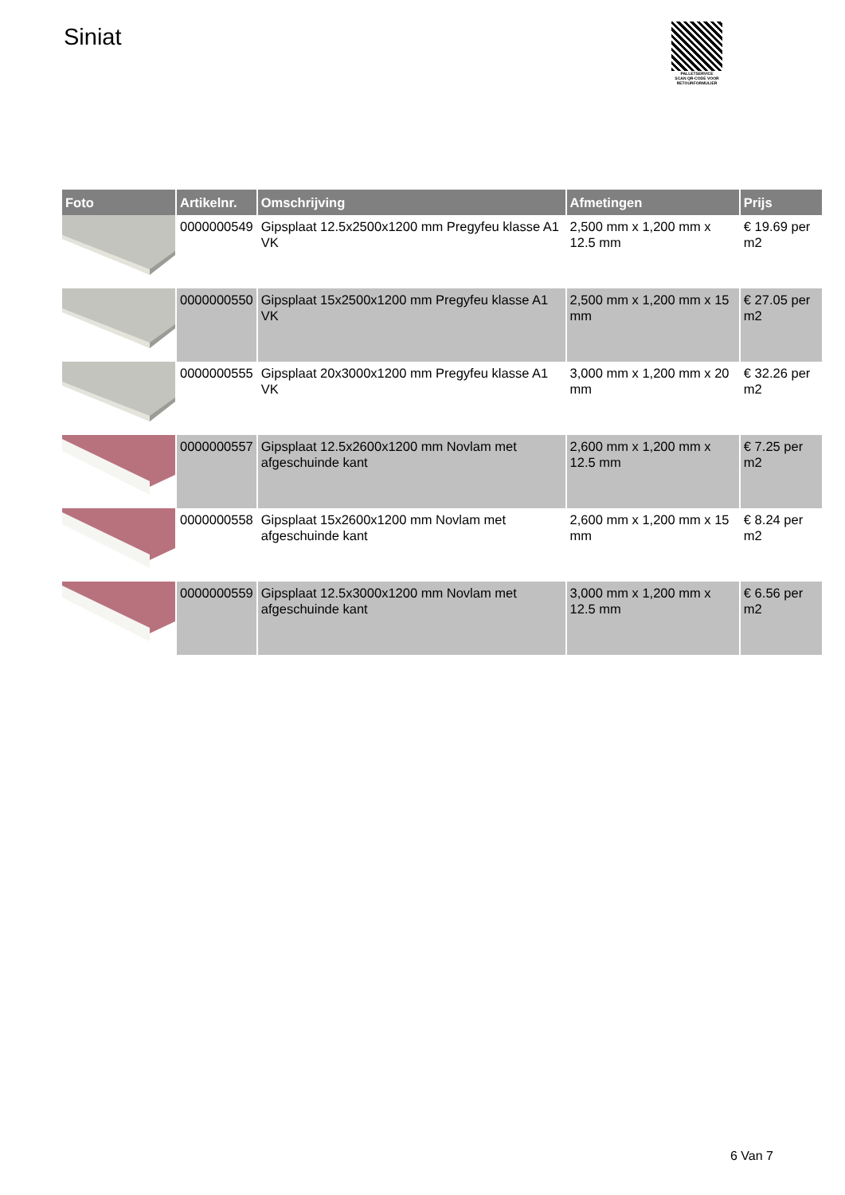Siniat
PALLETSERVICE
SCAN QR-CODE VOOR RETOURFORMULIER
| Foto | Artikelnr. | Omschrijving | Afmetingen | Prijs |
| --- | --- | --- | --- | --- |
| | 0000000549 | Gipsplaat 12.5x2500x1200 mm Pregyfeu klasse A1 VK | 2,500 mm x 1,200 mm x 12.5 mm | € 19.69 per m2 |
| | 0000000550 | Gipsplaat 15x2500x1200 mm Pregyfeu klasse A1 VK | 2,500 mm x 1,200 mm x 15 mm | € 27.05 per m2 |
| | 0000000555 | Gipsplaat 20x3000x1200 mm Pregyfeu klasse A1 VK | 3,000 mm x 1,200 mm x 20 mm | € 32.26 per m2 |
| | 0000000557 | Gipsplaat 12.5x2600x1200 mm Novlam met afgeschuinde kant | 2,600 mm x 1,200 mm x 12.5 mm | € 7.25 per m2 |
| | 0000000558 | Gipsplaat 15x2600x1200 mm Novlam met afgeschuinde kant | 2,600 mm x 1,200 mm x 15 mm | € 8.24 per m2 |
| | 0000000559 | Gipsplaat 12.5x3000x1200 mm Novlam met afgeschuinde kant | 3,000 mm x 1,200 mm x 12.5 mm | € 6.56 per m2 |
6 Van 7